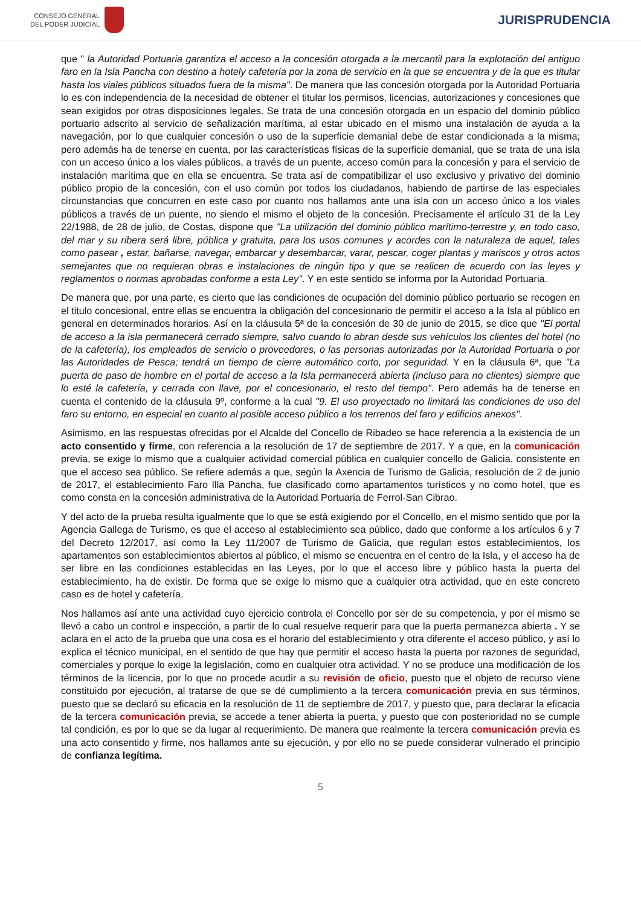CONSEJO GENERAL
DEL PODER JUDICIAL
JURISPRUDENCIA
que " la Autoridad Portuaria garantiza el acceso a la concesión otorgada a la mercantil para la explotación del antiguo faro en la Isla Pancha con destino a hotely cafetería por la zona de servicio en la que se encuentra y de la que es titular hasta los viales públicos situados fuera de la misma". De manera que las concesión otorgada por la Autoridad Portuaria lo es con independencia de la necesidad de obtener el titular los permisos, licencias, autorizaciones y concesiones que sean exigidos por otras disposiciones legales. Se trata de una concesión otorgada en un espacio del dominio público portuario adscrito al servicio de señalización marítima, al estar ubicado en el mismo una instalación de ayuda a la navegación, por lo que cualquier concesión o uso de la superficie demanial debe de estar condicionada a la misma; pero además ha de tenerse en cuenta, por las características físicas de la superficie demanial, que se trata de una isla con un acceso único a los viales públicos, a través de un puente, acceso común para la concesión y para el servicio de instalación marítima que en ella se encuentra. Se trata así de compatibilizar el uso exclusivo y privativo del dominio público propio de la concesión, con el uso común por todos los ciudadanos, habiendo de partirse de las especiales circunstancias que concurren en este caso por cuanto nos hallamos ante una isla con un acceso único a los viales públicos a través de un puente, no siendo el mismo el objeto de la concesión. Precisamente el artículo 31 de la Ley 22/1988, de 28 de julio, de Costas, dispone que "La utilización del dominio público marítimo-terrestre y, en todo caso, del mar y su ribera será libre, pública y gratuita, para los usos comunes y acordes con la naturaleza de aquel, tales como pasear , estar, bañarse, navegar, embarcar y desembarcar, varar, pescar, coger plantas y mariscos y otros actos semejantes que no requieran obras e instalaciones de ningún tipo y que se realicen de acuerdo con las leyes y reglamentos o normas aprobadas conforme a esta Ley". Y en este sentido se informa por la Autoridad Portuaria.
De manera que, por una parte, es cierto que las condiciones de ocupación del dominio público portuario se recogen en el titulo concesional, entre ellas se encuentra la obligación del concesionario de permitir el acceso a la Isla al público en general en determinados horarios. Así en la cláusula 5ª de la concesión de 30 de junio de 2015, se dice que "El portal de acceso a la isla permanecerá cerrado siempre, salvo cuando lo abran desde sus vehículos los clientes del hotel (no de la cafetería), los empleados de servicio o proveedores, o las personas autorizadas por la Autoridad Portuaria o por las Autoridades de Pesca; tendrá un tiempo de cierre automático corto, por seguridad. Y en la cláusula 6ª, que "La puerta de paso de hombre en el portal de acceso a la Isla permanecerá abierta (incluso para no clientes) siempre que lo esté la cafetería, y cerrada con llave, por el concesionario, el resto del tiempo". Pero además ha de tenerse en cuenta el contenido de la cláusula 9º, conforme a la cual "9. El uso proyectado no limitará las condiciones de uso del faro su entorno, en especial en cuanto al posible acceso público a los terrenos del faro y edificios anexos".
Asimismo, en las respuestas ofrecidas por el Alcalde del Concello de Ribadeo se hace referencia a la existencia de un acto consentido y firme, con referencia a la resolución de 17 de septiembre de 2017. Y a que, en la comunicación previa, se exige lo mismo que a cualquier actividad comercial pública en cualquier concello de Galicia, consistente en que el acceso sea público. Se refiere además a que, según la Axencia de Turismo de Galicia, resolución de 2 de junio de 2017, el establecimiento Faro Illa Pancha, fue clasificado como apartamentos turísticos y no como hotel, que es como consta en la concesión administrativa de la Autoridad Portuaria de Ferrol-San Cibrao.
Y del acto de la prueba resulta igualmente que lo que se está exigiendo por el Concello, en el mismo sentido que por la Agencia Gallega de Turismo, es que el acceso al establecimiento sea público, dado que conforme a los artículos 6 y 7 del Decreto 12/2017, así como la Ley 11/2007 de Turismo de Galicia, que regulan estos establecimientos, los apartamentos son establecimientos abiertos al público, el mismo se encuentra en el centro de la Isla, y el acceso ha de ser libre en las condiciones establecidas en las Leyes, por lo que el acceso libre y público hasta la puerta del establecimiento, ha de existir. De forma que se exige lo mismo que a cualquier otra actividad, que en este concreto caso es de hotel y cafetería.
Nos hallamos así ante una actividad cuyo ejercicio controla el Concello por ser de su competencia, y por el mismo se llevó a cabo un control e inspección, a partir de lo cual resuelve requerir para que la puerta permanezca abierta . Y se aclara en el acto de la prueba que una cosa es el horario del establecimiento y otra diferente el acceso público, y así lo explica el técnico municipal, en el sentido de que hay que permitir el acceso hasta la puerta por razones de seguridad, comerciales y porque lo exige la legislación, como en cualquier otra actividad. Y no se produce una modificación de los términos de la licencia, por lo que no procede acudir a su revisión de oficio, puesto que el objeto de recurso viene constituido por ejecución, al tratarse de que se dé cumplimiento a la tercera comunicación previa en sus términos, puesto que se declaró su eficacia en la resolución de 11 de septiembre de 2017, y puesto que, para declarar la eficacia de la tercera comunicación previa, se accede a tener abierta la puerta, y puesto que con posterioridad no se cumple tal condición, es por lo que se da lugar al requerimiento. De manera que realmente la tercera comunicación previa es una acto consentido y firme, nos hallamos ante su ejecución, y por ello no se puede considerar vulnerado el principio de confianza legítima.
5